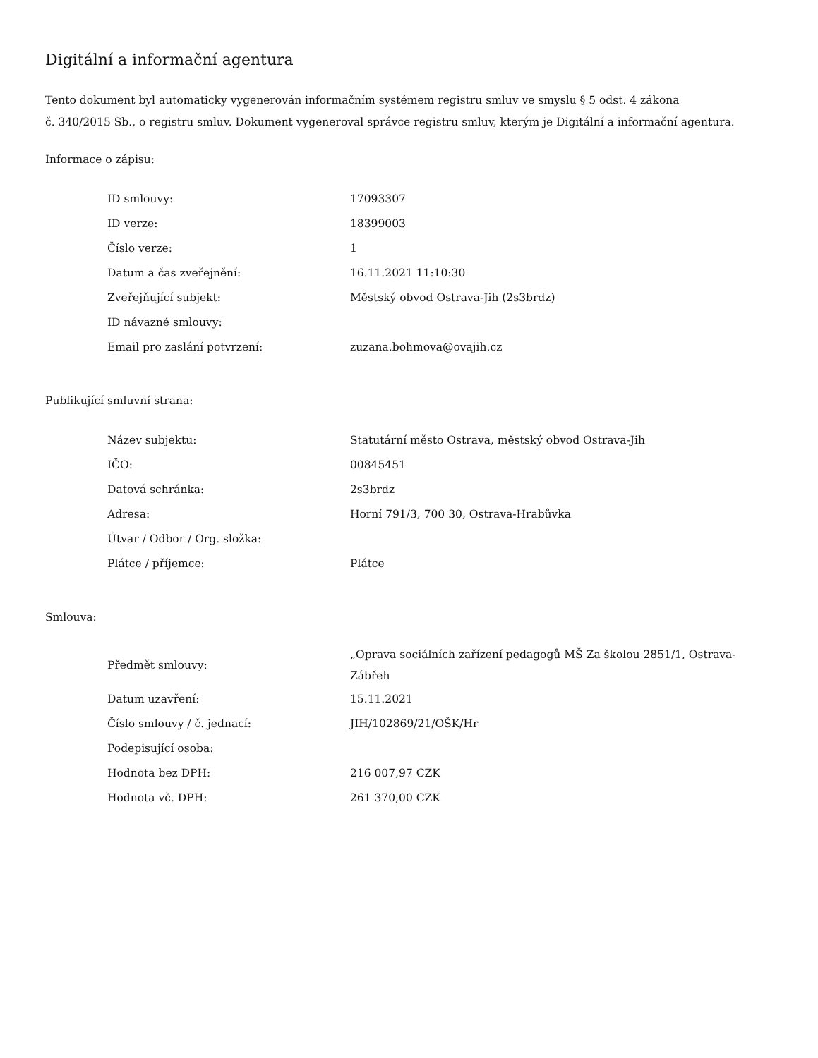Digitální a informační agentura
Tento dokument byl automaticky vygenerován informačním systémem registru smluv ve smyslu § 5 odst. 4 zákona
č. 340/2015 Sb., o registru smluv. Dokument vygeneroval správce registru smluv, kterým je Digitální a informační agentura.
Informace o zápisu:
| ID smlouvy: | 17093307 |
| ID verze: | 18399003 |
| Číslo verze: | 1 |
| Datum a čas zveřejnění: | 16.11.2021 11:10:30 |
| Zveřejňující subjekt: | Městský obvod Ostrava-Jih (2s3brdz) |
| ID návazné smlouvy: | |
| Email pro zaslání potvrzení: | zuzana.bohmova@ovajih.cz |
Publikující smluvní strana:
| Název subjektu: | Statutární město Ostrava, městský obvod Ostrava-Jih |
| IČO: | 00845451 |
| Datová schránka: | 2s3brdz |
| Adresa: | Horní 791/3, 700 30, Ostrava-Hrabůvka |
| Útvar / Odbor / Org. složka: | |
| Plátce / příjemce: | Plátce |
Smlouva:
| Předmět smlouvy: | „Oprava sociálních zařízení pedagogů MŠ Za školou 2851/1, Ostrava-Zábřeh |
| Datum uzavření: | 15.11.2021 |
| Číslo smlouvy / č. jednací: | JIH/102869/21/OŠK/Hr |
| Podepisující osoba: | |
| Hodnota bez DPH: | 216 007,97 CZK |
| Hodnota vč. DPH: | 261 370,00 CZK |